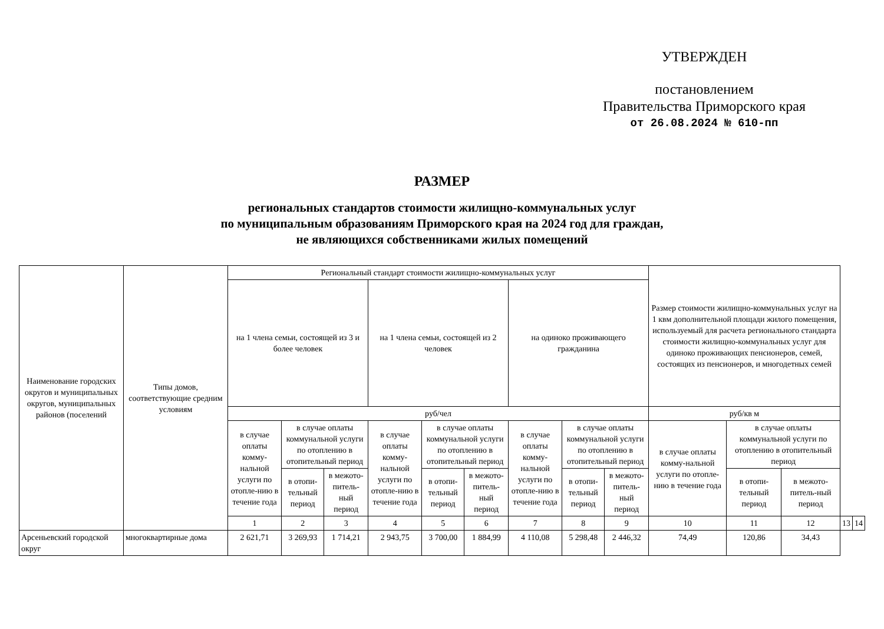УТВЕРЖДЕН
постановлением
Правительства Приморского края
от 26.08.2024 № 610-пп
РАЗМЕР
региональных стандартов стоимости жилищно-коммунальных услуг
по муниципальным образованиям Приморского края на 2024 год для граждан,
не являющихся собственниками жилых помещений
| Наименование городских округов и муниципальных округов, муниципальных районов (поселений | Типы домов, соответствующие средним условиям | Региональный стандарт стоимости жилищно-коммунальных услуг | | | | | | | | | Размер стоимости жилищно-коммунальных услуг на 1 квм дополнительной площади жилого помещения, используемый для расчета регионального стандарта стоимости жилищно-коммунальных услуг для одиноко проживающих пенсионеров, семей, состоящих из пенсионеров, и многодетных семей | | | | |
| --- | --- | --- | --- | --- | --- | --- | --- | --- | --- | --- | --- | --- | --- | --- | --- |
| | | на 1 члена семьи, состоящей из 3 и более человек | | | на 1 члена семьи, состоящей из 2 человек | | | на одиноко проживающего гражданина | | | | | | | |
| | | руб/чел | | | | | | | | | руб/кв м | | | | |
| | | в случае оплаты комму-нальной услуги по отопле-нию в течение года | в случае оплаты коммунальной услуги по отоплению в отопительный период | | в случае оплаты комму-нальной услуги по отопле-нию в течение года | в случае оплаты коммунальной услуги по отоплению в отопительный период | | в случае оплаты комму-нальной услуги по отопле-нию в течение года | в случае оплаты коммунальной услуги по отоплению в отопительный период | | в случае оплаты комму-нальной услуги по отопле-нию в течение года | в случае оплаты коммунальной услуги по отоплению в отопительный период | | | |
| | | | в отопи-тельный период | в межото-питель-ный период | | в отопи-тельный период | в межото-питель-ный период | | в отопи-тельный период | в межото-питель-ный период | | в отопи-тельный период | в межото-питель-ный период | | |
| | | 1 | 2 | 3 | 4 | 5 | 6 | 7 | 8 | 9 | 10 | 11 | 12 | 13 | 14 |
| Арсеньевский городской округ | многоквартирные дома | 2 621,71 | 3 269,93 | 1 714,21 | 2 943,75 | 3 700,00 | 1 884,99 | 4 110,08 | 5 298,48 | 2 446,32 | 74,49 | 120,86 | 34,43 | | |